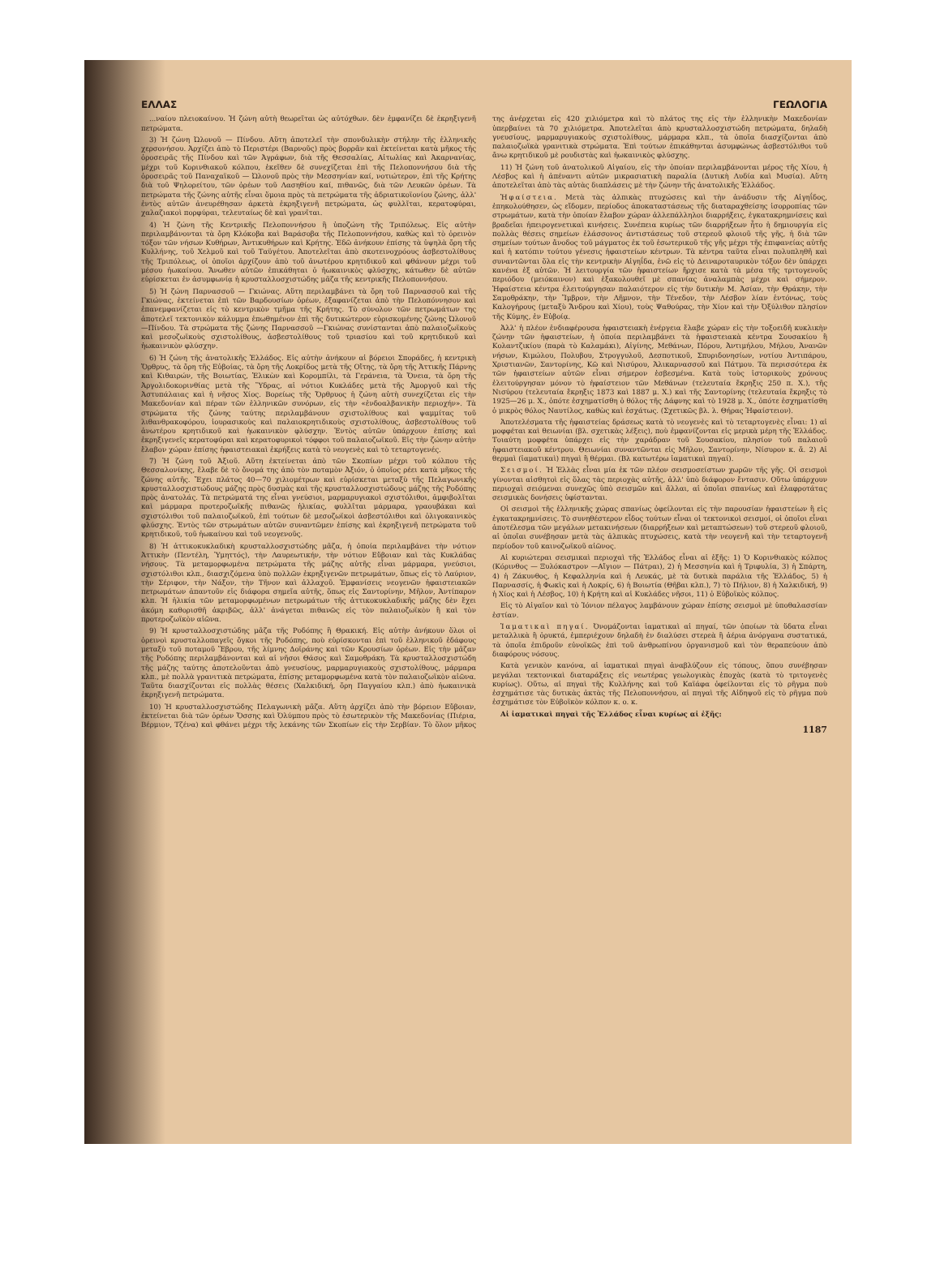ΕΛΛΑΣ ΓΕΩΛΟΓΙΑ
...ναίου πλειοκαίνου. Ἡ ζώνη αὐτὴ θεωρεῖται ὡς αὐτόχθων. δὲν ἐμφανίζει δὲ ἐκρηξιγενῆ πετρώματα.
3) Ἡ ζώνη Ὠλονοῦ — Πίνδου. Αὕτη ἀποτελεῖ τὴν σπονδυλικὴν στήλην τῆς ἑλληνικῆς χερσονήσου. Ἀρχίζει ἀπὸ τὸ Περιστέρι (Βαρνοῦς) πρὸς βορρᾶν καὶ ἐκτείνεται κατὰ μῆκος τῆς ὀροσειρᾶς τῆς Πίνδου καὶ τῶν Ἀγράφων, διὰ τῆς Θεσσαλίας, Αἰτωλίας καὶ Ἀκαρνανίας, μέχρι τοῦ Κορινθιακοῦ κόλπου, ἐκεῖθεν δὲ συνεχίζεται ἐπὶ τῆς Πελοποννήσου διὰ τῆς ὀροσειρᾶς τοῦ Παναχαϊκοῦ — Ὠλονοῦ πρὸς τὴν Μεσσηνίαν καί, νοτιώτερον, ἐπὶ τῆς Κρήτης διὰ τοῦ Ψηλορείτου, τῶν ὀρέων τοῦ Λασηθίου καί, πιθανῶς, διὰ τῶν Λευκῶν ὀρέων. Τὰ πετρώματα τῆς ζώνης αὐτῆς εἶναι ὅμοια πρὸς τὰ πετρώματα τῆς ἀδριατικοϊονίου ζώνης, ἀλλ' ἐντὸς αὐτῶν ἀνευρέθησαν ἀρκετὰ ἐκρηξιγενῆ πετρώματα, ὡς φυλλῖται, κερατοφύραι, χαλαζιακοὶ πορφύραι, τελευταίως δὲ καὶ γρανῖται.
4) Ἡ ζώνη τῆς Κεντρικῆς Πελοποννήσου ἢ ὑποζώνη τῆς Τριπόλεως. Εἰς αὐτὴν περιλαμβάνονται τὰ ὄρη Κλόκοβα καὶ Βαράσοβα τῆς Πελοποννήσου, καθὼς καὶ τὸ ὀρεινὸν τόξον τῶν νήσων Κυθήρων, Ἀντικυθήρων καὶ Κρήτης. Ἐδῶ ἀνήκουν ἐπίσης τὰ ὑψηλὰ ὄρη τῆς Κυλλήνης, τοῦ Χελμοῦ καὶ τοῦ Ταϋγέτου. Ἀποτελεῖται ἀπὸ σκοτεινοχρόους ἀσβεστολίθους τῆς Τριπόλεως, οἱ ὁποῖοι ἀρχίζουν ἀπὸ τοῦ ἀνωτέρου κρητιδικοῦ καὶ φθάνουν μέχρι τοῦ μέσου ἠωκαίνου. Ἄνωθεν αὐτῶν ἐπικάθηται ὁ ἠωκαινικὸς φλύσχης, κάτωθεν δὲ αὐτῶν εὑρίσκεται ἐν ἀσυμφωνίᾳ ἡ κρυσταλλοσχιστώδης μᾶζα τῆς κεντρικῆς Πελοποννήσου.
5) Ἡ ζώνη Παρνασσοῦ — Γκιώνας. Αὕτη περιλαμβάνει τὰ ὄρη τοῦ Παρνασσοῦ καὶ τῆς Γκιώνας, ἐκτείνεται ἐπὶ τῶν Βαρδουσίων ὀρέων, ἐξαφανίζεται ἀπὸ τὴν Πελοπόννησον καὶ ἐπανεμφανίζεται εἰς τὸ κεντρικὸν τμῆμα τῆς Κρήτης. Τὸ σύνολον τῶν πετρωμάτων της ἀποτελεῖ τεκτονικὸν κάλυμμα ἐπωθημένον ἐπὶ τῆς δυτικώτερον εὑρισκομένης ζώνης Ὠλονοῦ—Πίνδου. Τὰ στρώματα τῆς ζώνης Παρνασσοῦ —Γκιώνας συνίστανται ἀπὸ παλαιοζωϊκοὺς καὶ μεσοζωϊκοὺς σχιστολίθους, ἀσβεστολίθους τοῦ τριασίου καὶ τοῦ κρητιδικοῦ καὶ ἠωκαινικὸν φλύσχην.
6) Ἡ ζώνη τῆς ἀνατολικῆς Ἑλλάδος. Εἰς αὐτὴν ἀνήκουν αἱ βόρειοι Σποράδες, ἡ κεντρικὴ Ὄρθρυς, τὰ ὄρη τῆς Εὐβοίας, τὰ ὄρη τῆς Λοκρίδος μετὰ τῆς Οἴτης, τὰ ὄρη τῆς Ἀττικῆς Πάρνης καὶ Κιθαιρών, τῆς Βοιωτίας, Ἑλικὼν καὶ Κορομπίλι, τὰ Γεράνεια, τὰ Ὄνεια, τὰ ὄρη τῆς Ἀργολιδοκορινθίας μετὰ τῆς Ὕδρας, αἱ νότιοι Κυκλάδες μετὰ τῆς Ἀμοργοῦ καὶ τῆς Ἀστυπάλαιας καὶ ἡ νῆσος Χίος. Βορείως τῆς Ὄρθρυος ἡ ζώνη αὐτὴ συνεχίζεται εἰς τὴν Μακεδονίαν καὶ πέραν τῶν ἑλληνικῶν συνόρων, εἰς τὴν «ἐνδοαλβανικὴν περιοχήν». Τὰ στρώματα τῆς ζώνης ταύτης περιλαμβάνουν σχιστολίθους καὶ ψαμμίτας τοῦ λιθανθρακοφόρου, ἰουρασικοὺς καὶ παλαιοκρητιδικοὺς σχιστολίθους, ἀσβεστολίθους τοῦ ἀνωτέρου κρητιδικοῦ καὶ ἠωκαινικὸν φλύσχην. Ἐντὸς αὐτῶν ὑπάρχουν ἐπίσης καὶ ἐκρηξιγενεῖς κερατοφύραι καὶ κερατοφυρικοὶ τόφφοι τοῦ παλαιοζωϊκοῦ. Εἰς τὴν ζώνην αὐτὴν ἔλαβον χώραν ἐπίσης ἡφαιστειακαὶ ἐκρήξεις κατὰ τὸ νεογενὲς καὶ τὸ τεταρτογενές.
7) Ἡ ζώνη τοῦ Ἀξιοῦ. Αὕτη ἐκτείνεται ἀπὸ τῶν Σκοπίων μέχρι τοῦ κόλπου τῆς Θεσσαλονίκης, ἔλαβε δὲ τὸ ὄνομά της ἀπὸ τὸν ποταμὸν Ἀξιόν, ὁ ὁποῖος ρέει κατὰ μῆκος τῆς ζώνης αὐτῆς. Ἔχει πλάτος 40—70 χιλιομέτρων καὶ εὑρίσκεται μεταξὺ τῆς Πελαγωνικῆς κρυσταλλοσχιστώδους μάζης πρὸς δυσμὰς καὶ τῆς κρυσταλλοσχιστώδους μάζης τῆς Ροδόπης πρὸς ἀνατολάς. Τὰ πετρώματά της εἶναι γνεύσιοι, μαρμαρυγιακοὶ σχιστόλιθοι, ἀμφιβολῖται καὶ μάρμαρα προτεροζωϊκῆς πιθανῶς ἡλικίας, φυλλῖται μάρμαρα, γραουβάκαι καὶ σχιστόλιθοι τοῦ παλαιοζωϊκοῦ, ἐπὶ τούτων δὲ μεσοζωϊκοὶ ἀσβεστόλιθοι καὶ ὀλιγοκαινικὸς φλύσχης. Ἐντὸς τῶν στρωμάτων αὐτῶν συναντῶμεν ἐπίσης καὶ ἐκρηξιγενῆ πετρώματα τοῦ κρητιδικοῦ, τοῦ ἠωκαίνου καὶ τοῦ νεογενοῦς.
8) Ἡ ἀττικοκυκλαδικὴ κρυσταλλοσχιστώδης μᾶζα, ἡ ὁποία περιλαμβάνει τὴν νότιον Ἀττικὴν (Πεντέλη, Ὑμηττός), τὴν Λαυρεωτικήν, τὴν νότιον Εὔβοιαν καὶ τὰς Κυκλάδας νήσους. Τὰ μεταμορφωμένα πετρώματα τῆς μάζης αὐτῆς εἶναι μάρμαρα, γνεύσιοι, σχιστόλιθοι κλπ., διασχιζόμενα ὑπὸ πολλῶν ἐκρηξιγενῶν πετρωμάτων, ὅπως εἰς τὸ Λαύριον, τὴν Σέριφον, τὴν Νάξον, τὴν Τῆνον καὶ ἀλλαχοῦ. Ἐμφανίσεις νεογενῶν ἡφαιστειακῶν πετρωμάτων ἀπαντοῦν εἰς διάφορα σημεῖα αὐτῆς, ὅπως εἰς Σαντορίνην, Μῆλον, Ἀντίπαρον κλπ. Ἡ ἡλικία τῶν μεταμορφωμένων πετρωμάτων τῆς ἀττικοκυκλαδικῆς μάζης δὲν ἔχει ἀκόμη καθορισθῆ ἀκριβῶς, ἀλλ' ἀνάγεται πιθανῶς εἰς τὸν παλαιοζωϊκὸν ἢ καὶ τὸν προτεροζωϊκὸν αἰῶνα.
9) Ἡ κρυσταλλοσχιστώδης μᾶζα τῆς Ροδόπης ἢ Θρακική. Εἰς αὐτὴν ἀνήκουν ὅλοι οἱ ὀρεινοὶ κρυσταλλοπαγεῖς ὄγκοι τῆς Ροδόπης, ποὺ εὑρίσκονται ἐπὶ τοῦ ἑλληνικοῦ ἐδάφους μεταξὺ τοῦ ποταμοῦ Ἕβρου, τῆς λίμνης Δοϊράνης καὶ τῶν Κρουσίων ὀρέων. Εἰς τὴν μᾶζαν τῆς Ροδόπης περιλαμβάνονται καὶ αἱ νῆσοι Θάσος καὶ Σαμοθράκη. Τὰ κρυσταλλοσχιστώδη τῆς μάζης ταύτης ἀποτελοῦνται ἀπὸ γνευσίους, μαρμαρυγιακοὺς σχιστολίθους, μάρμαρα κλπ., μὲ πολλὰ γρανιτικὰ πετρώματα, ἐπίσης μεταμορφωμένα κατὰ τὸν παλαιοζωϊκὸν αἰῶνα. Ταῦτα διασχίζονται εἰς πολλὰς θέσεις (Χαλκιδική, ὄρη Παγγαίου κλπ.) ἀπὸ ἠωκαινικὰ ἐκρηξιγενῆ πετρώματα.
10) Ἡ κρυσταλλοσχιστώδης Πελαγωνικὴ μᾶζα. Αὕτη ἀρχίζει ἀπὸ τὴν βόρειον Εὔβοιαν, ἐκτείνεται διὰ τῶν ὀρέων Ὄσσης καὶ Ὀλύμπου πρὸς τὸ ἐσωτερικὸν τῆς Μακεδονίας (Πιέρια, Βέρμιον, Τζένα) καὶ φθάνει μέχρι τῆς λεκάνης τῶν Σκοπίων εἰς τὴν Σερβίαν. Τὸ ὅλον μῆκος της ἀνέρχεται εἰς 420 χιλιόμετρα καὶ τὸ πλάτος της εἰς τὴν ἑλληνικὴν Μακεδονίαν ὑπερβαίνει τὰ 70 χιλιόμετρα. Ἀποτελεῖται ἀπὸ κρυσταλλοσχιστώδη πετρώματα, δηλαδὴ γνευσίους, μαρμαρυγιακοὺς σχιστολίθους, μάρμαρα κλπ., τὰ ὁποῖα διασχίζονται ἀπὸ παλαιοζωϊκὰ γρανιτικὰ στρώματα. Ἐπὶ τούτων ἐπικάθηνται ἀσυμφώνως ἀσβεστόλιθοι τοῦ ἄνω κρητιδικοῦ μὲ ρουδιστὰς καὶ ἠωκαινικὸς φλύσχης.
11) Ἡ ζώνη τοῦ ἀνατολικοῦ Αἰγαίου, εἰς τὴν ὁποίαν περιλαμβάνονται μέρος τῆς Χίου, ἡ Λέσβος καὶ ἡ ἀπέναντι αὐτῶν μικρασιατικὴ παραλία (Δυτικὴ Λυδία καὶ Μυσία). Αὕτη ἀποτελεῖται ἀπὸ τὰς αὐτὰς διαπλάσεις μὲ τὴν ζώνην τῆς ἀνατολικῆς Ἑλλάδος.
Ἡφαίστεια. Μετὰ τὰς ἀλπικὰς πτυχώσεις καὶ τὴν ἀνάδυσιν τῆς Αἰγηΐδος, ἐπηκολούθησεν, ὡς εἴδομεν, περίοδος ἀποκαταστάσεως τῆς διαταραχθείσης ἰσορροπίας τῶν στρωμάτων, κατὰ τὴν ὁποίαν ἔλαβον χώραν ἀλλεπάλληλοι διαρρήξεις, ἐγκατακρημνίσεις καὶ βραδεῖαι ἠπειρογενετικαὶ κινήσεις. Συνέπεια κυρίως τῶν διαρρήξεων ἦτο ἡ δημιουργία εἰς πολλὰς θέσεις σημείων ἐλάσσονος ἀντιστάσεως τοῦ στερεοῦ φλοιοῦ τῆς γῆς, ἡ διὰ τῶν σημείων τούτων ἄνοδος τοῦ μάγματος ἐκ τοῦ ἐσωτερικοῦ τῆς γῆς μέχρι τῆς ἐπιφανείας αὐτῆς καὶ ἡ κατόπιν τούτου γένεσις ἡφαιστείων κέντρων. Τὰ κέντρα ταῦτα εἶναι πολυπληθῆ καὶ συναντῶνται ὅλα εἰς τὴν κεντρικὴν Αἰγηΐδα, ἐνῶ εἰς τὸ Δειναροταυρικὸν τόξον δὲν ὑπάρχει κανένα ἐξ αὐτῶν. Ἡ λειτουργία τῶν ἡφαιστείων ἤρχισε κατὰ τὰ μέσα τῆς τριτογενοῦς περιόδου (μειόκαινον) καὶ ἐξακολουθεῖ μὲ σπανίας ἀναλαμπὰς μέχρι καὶ σήμερον. Ἡφαίστεια κέντρα ἐλειτούργησαν παλαιότερον εἰς τὴν δυτικὴν Μ. Ἀσίαν, τὴν Θράκην, τὴν Σαμοθράκην, τὴν Ἴμβρον, τὴν Λῆμνον, τὴν Τένεδον, τὴν Λέσβον λίαν ἐντόνως, τοὺς Καλογήρους (μεταξὺ Ἄνδρου καὶ Χίου), τοὺς Ψαθούρας, τὴν Χίον καὶ τὴν Ὀξύλιθον πλησίον τῆς Κύμης, ἐν Εὐβοίᾳ.
Ἀλλ' ἡ πλέον ἐνδιαφέρουσα ἡφαιστειακὴ ἐνέργεια ἔλαβε χώραν εἰς τὴν τοξοειδῆ κυκλικὴν ζώνην τῶν ἡφαιστείων, ἡ ὁποία περιλαμβάνει τὰ ἡφαιστειακὰ κέντρα Σουσακίου ἢ Κολαντζικίου (παρὰ τὸ Καλαμάκι), Αἰγίνης, Μεθάνων, Πόρου, Ἀντιμήλου, Μήλου, Ἀνανῶν νήσων, Κιμώλου, Πολυβου, Στρογγυλοῦ, Δεσποτικοῦ, Σπυριδονησίων, νοτίου Ἀντιπάρου, Χριστιανῶν, Σαντορίνης, Κῶ καὶ Νισύρου, Ἁλικαρνασσοῦ καὶ Πάτμου. Τὰ περισσότερα ἐκ τῶν ἡφαιστείων αὐτῶν εἶναι σήμερον ἐσβεσμένα. Κατὰ τοὺς ἱστορικοὺς χρόνους ἐλειτούργησαν μόνον τὸ ἡφαίστειον τῶν Μεθάνων (τελευταία ἔκρηξις 250 π. Χ.), τῆς Νισύρου (τελευταία ἔκρηξις 1873 καὶ 1887 μ. Χ.) καὶ τῆς Σαντορίνης (τελευταία ἔκρηξις τὸ 1925—26 μ. Χ., ὁπότε ἐσχηματίσθη ὁ θόλος τῆς Δάφνης καὶ τὸ 1928 μ. Χ., ὁπότε ἐσχηματίσθη ὁ μικρὸς θόλος Ναυτίλος, καθὼς καὶ ἐσχάτως. (Σχετικῶς βλ. λ. Θήρας Ἡφαίστειον).
Ἀποτελέσματα τῆς ἡφαιστείας δράσεως κατὰ τὸ νεογενὲς καὶ τὸ τεταρτογενὲς εἶναι: 1) αἱ μοφφέται καὶ θειωνίαι (βλ. σχετικὰς λέξεις), ποὺ ἐμφανίζονται εἰς μερικὰ μέρη τῆς Ἑλλάδος. Τοιαύτη μοφφέτα ὑπάρχει εἰς τὴν χαράδραν τοῦ Σουσακίου, πλησίον τοῦ παλαιοῦ ἡφαιστειακοῦ κέντρου. Θειωνίαι συναντῶνται εἰς Μῆλον, Σαντορίνην, Νίσυρον κ. ἄ. 2) Αἱ θερμαὶ (ἰαματικαὶ) πηγαὶ ἢ θέρμαι. (Βλ κατωτέρω ἰαματικαὶ πηγαί).
Σεισμοί. Ἡ Ἑλλὰς εἶναι μία ἐκ τῶν πλέον σεισμοσείστων χωρῶν τῆς γῆς. Οἱ σεισμοὶ γίνονται αἰσθητοὶ εἰς ὅλας τὰς περιοχὰς αὐτῆς, ἀλλ' ὑπὸ διάφορον ἔντασιν. Οὕτω ὑπάρχουν περιοχαὶ σειόμεναι συνεχῶς ὑπὸ σεισμῶν καὶ ἄλλαι, αἱ ὁποῖαι σπανίως καὶ ἐλαφροτάτας σεισμικὰς δονήσεις ὑφίστανται.
Οἱ σεισμοὶ τῆς ἑλληνικῆς χώρας σπανίως ὀφείλονται εἰς τὴν παρουσίαν ἡφαιστείων ἢ εἰς ἐγκατακρημνίσεις. Τὸ συνηθέστερον εἶδος τούτων εἶναι οἱ τεκτονικοὶ σεισμοί, οἱ ὁποῖοι εἶναι ἀποτέλεσμα τῶν μεγάλων μετακινήσεων (διαρρήξεων καὶ μεταπτώσεων) τοῦ στερεοῦ φλοιοῦ, αἱ ὁποῖαι συνέβησαν μετὰ τὰς ἀλπικὰς πτυχώσεις, κατὰ τὴν νεογενῆ καὶ τὴν τεταρτογενῆ περίοδον τοῦ καινοζωϊκοῦ αἰῶνος.
Αἱ κυριώτεραι σεισμικαὶ περιοχαὶ τῆς Ἑλλάδος εἶναι αἱ ἑξῆς: 1) Ὁ Κορινθιακὸς κόλπος (Κόρινθος — Ξυλόκαστρον —Αἴγιον — Πάτραι), 2) ἡ Μεσσηνία καὶ ἡ Τριφυλία, 3) ἡ Σπάρτη, 4) ἡ Ζάκυνθος, ἡ Κεφαλληνία καὶ ἡ Λευκάς, μὲ τὰ δυτικὰ παράλια τῆς Ἑλλάδος, 5) ἡ Παρνασσίς, ἡ Φωκὶς καὶ ἡ Λοκρίς, 6) ἡ Βοιωτία (Θῆβαι κλπ.), 7) τὸ Πήλιον, 8) ἡ Χαλκιδική, 9) ἡ Χίος καὶ ἡ Λέσβος, 10) ἡ Κρήτη καὶ αἱ Κυκλάδες νῆσοι, 11) ὁ Εὐβοϊκὸς κόλπος.
Εἰς τὸ Αἰγαῖον καὶ τὸ Ἰόνιον πέλαγος λαμβάνουν χώραν ἐπίσης σεισμοὶ μὲ ὑποθαλασσίαν ἑστίαν.
Ἰαματικαὶ πηγαί. Ὀνομάζονται ἰαματικαὶ αἱ πηγαί, τῶν ὁποίων τὰ ὕδατα εἶναι μεταλλικὰ ἢ ὀρυκτά, ἐμπεριέχουν δηλαδὴ ἐν διαλύσει στερεὰ ἢ ἀέρια ἀνόργανα συστατικά, τὰ ὁποῖα ἐπιδροῦν εὐνοϊκῶς ἐπὶ τοῦ ἀνθρωπίνου ὀργανισμοῦ καὶ τὸν θεραπεύουν ἀπὸ διαφόρους νόσους.
Κατὰ γενικὸν κανόνα, αἱ ἰαματικαὶ πηγαὶ ἀναβλύζουν εἰς τόπους, ὅπου συνέβησαν μεγάλαι τεκτονικαὶ διαταράξεις εἰς νεωτέρας γεωλογικὰς ἐποχὰς (κατὰ τὸ τριτογενὲς κυρίως). Οὕτω, αἱ πηγαὶ τῆς Κυλλήνης καὶ τοῦ Καϊάφα ὀφείλονται εἰς τὸ ρῆγμα ποὺ ἐσχημάτισε τὰς δυτικὰς ἀκτὰς τῆς Πελοποννήσου, αἱ πηγαὶ τῆς Αἰδηψοῦ εἰς τὸ ρῆγμα ποὺ ἐσχημάτισε τὸν Εὐβοϊκὸν κόλπον κ. ο. κ.
Αἱ ἰαματικαὶ πηγαὶ τῆς Ἑλλάδος εἶναι κυρίως αἱ ἑξῆς:
1187